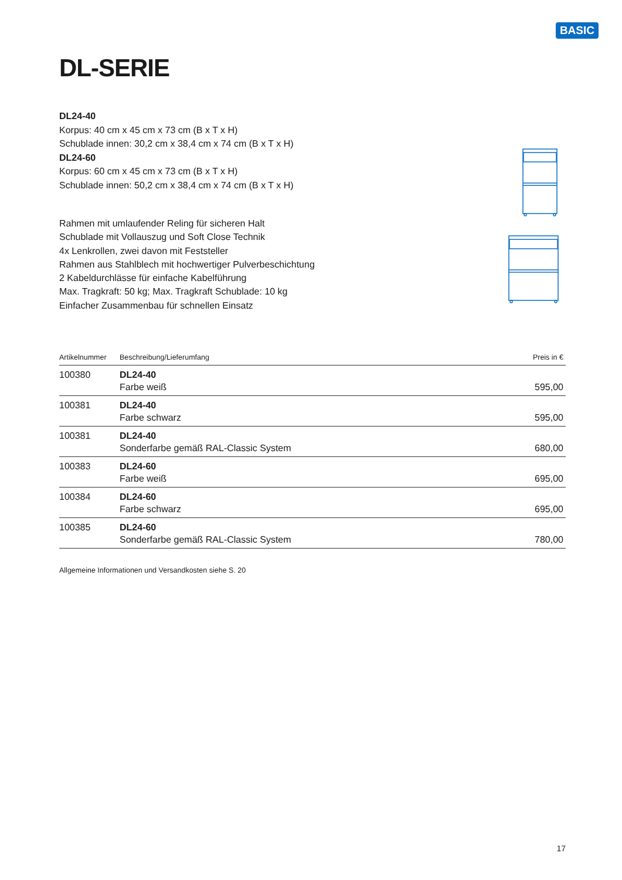BASIC
DL-SERIE
DL24-40
Korpus: 40 cm x 45 cm x 73 cm (B x T x H)
Schublade innen: 30,2 cm x 38,4 cm x 74 cm (B x T x H)
DL24-60
Korpus: 60 cm x 45 cm x 73 cm (B x T x H)
Schublade innen: 50,2 cm x 38,4 cm x 74 cm (B x T x H)
Rahmen mit umlaufender Reling für sicheren Halt
Schublade mit Vollauszug und Soft Close Technik
4x Lenkrollen, zwei davon mit Feststeller
Rahmen aus Stahlblech mit hochwertiger Pulverbeschichtung
2 Kabeldurchlässe für einfache Kabelführung
Max. Tragkraft: 50 kg; Max. Tragkraft Schublade: 10 kg
Einfacher Zusammenbau für schnellen Einsatz
| Artikelnummer | Beschreibung/Lieferumfang | Preis in € |
| --- | --- | --- |
| 100380 | DL24-40 Farbe weiß | 595,00 |
| 100381 | DL24-40 Farbe schwarz | 595,00 |
| 100381 | DL24-40 Sonderfarbe gemäß RAL-Classic System | 680,00 |
| 100383 | DL24-60 Farbe weiß | 695,00 |
| 100384 | DL24-60 Farbe schwarz | 695,00 |
| 100385 | DL24-60 Sonderfarbe gemäß RAL-Classic System | 780,00 |
Allgemeine Informationen und Versandkosten siehe S. 20
17